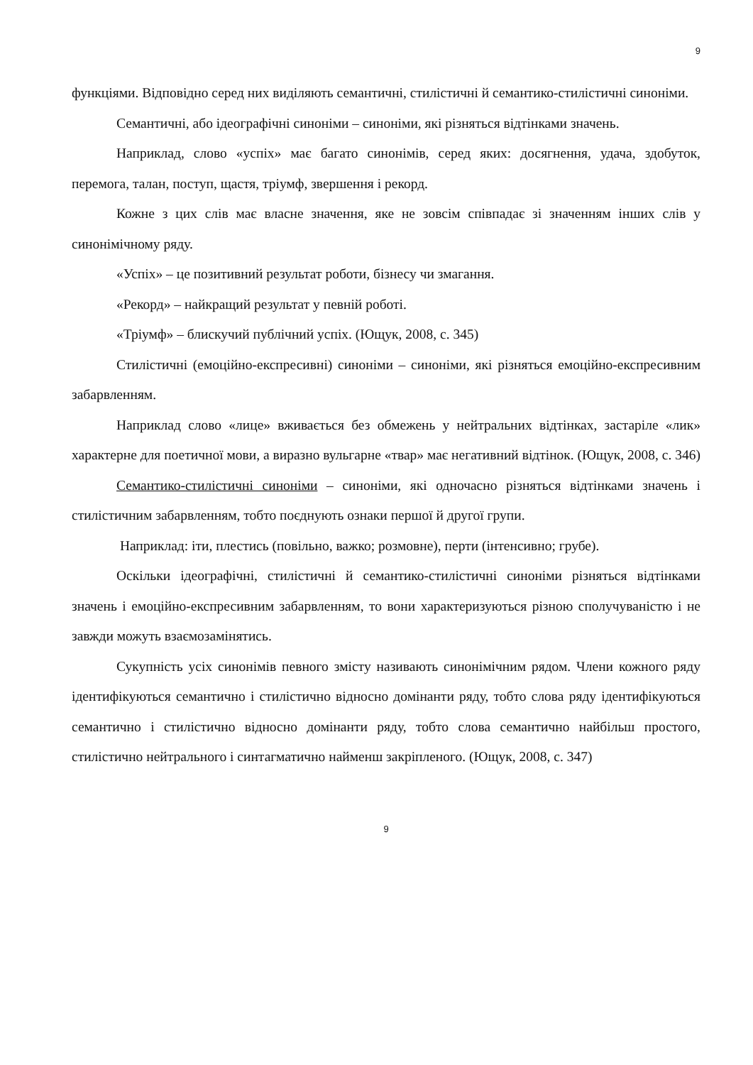9
функціями. Відповідно серед них виділяють семантичні, стилістичні й семантико-стилістичні синоніми.
Семантичні, або ідеографічні синоніми – синоніми, які різняться відтінками значень.
Наприклад, слово «успіх» має багато синонімів, серед яких: досягнення, удача, здобуток, перемога, талан, поступ, щастя, тріумф, звершення і рекорд.
Кожне з цих слів має власне значення, яке не зовсім співпадає зі значенням інших слів у синонімічному ряду.
«Успіх» – це позитивний результат роботи, бізнесу чи змагання.
«Рекорд» – найкращий результат у певній роботі.
«Тріумф» – блискучий публічний успіх. (Ющук, 2008, с. 345)
Стилістичні (емоційно-експресивні) синоніми – синоніми, які різняться емоційно-експресивним забарвленням.
Наприклад слово «лице» вживається без обмежень у нейтральних відтінках, застаріле «лик» характерне для поетичної мови, а виразно вульгарне «твар» має негативний відтінок. (Ющук, 2008, с. 346)
Семантико-стилістичні синоніми – синоніми, які одночасно різняться відтінками значень і стилістичним забарвленням, тобто поєднують ознаки першої й другої групи.
Наприклад: іти, плестись (повільно, важко; розмовне), перти (інтенсивно; грубе).
Оскільки ідеографічні, стилістичні й семантико-стилістичні синоніми різняться відтінками значень і емоційно-експресивним забарвленням, то вони характеризуються різною сполучуваністю і не завжди можуть взаємозамінятись.
Сукупність усіх синонімів певного змісту називають синонімічним рядом. Члени кожного ряду ідентифікуються семантично і стилістично відносно домінанти ряду, тобто слова ряду ідентифікуються семантично і стилістично відносно домінанти ряду, тобто слова семантично найбільш простого, стилістично нейтрального і синтагматично найменш закріпленого. (Ющук, 2008, с. 347)
9